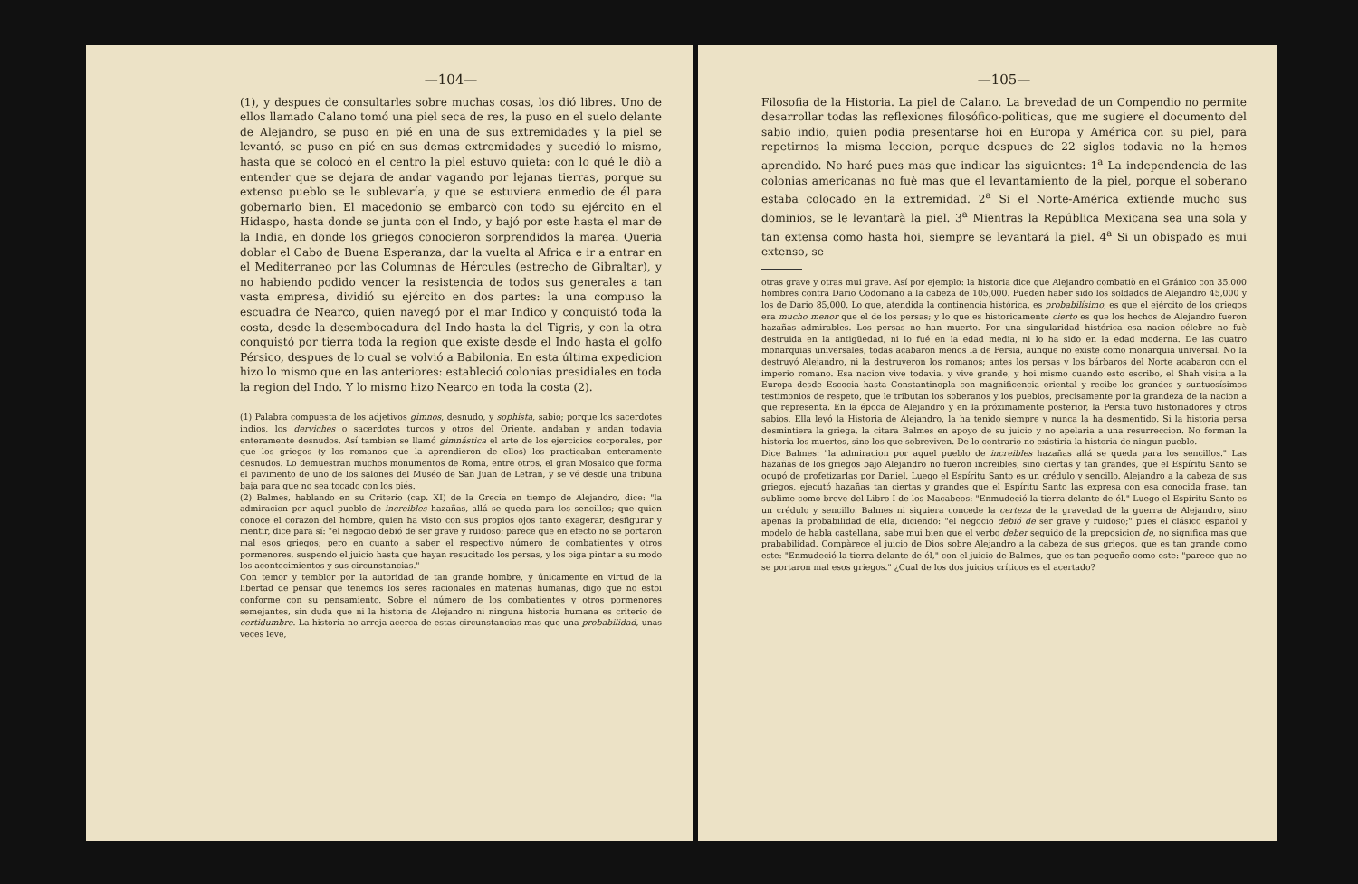—104—
(1), y despues de consultarles sobre muchas cosas, los dió libres. Uno de ellos llamado Calano tomó una piel seca de res, la puso en el suelo delante de Alejandro, se puso en pié en una de sus extremidades y la piel se levantó, se puso en pié en sus demas extremidades y sucedió lo mismo, hasta que se colocó en el centro la piel estuvo quieta: con lo qué le diò a entender que se dejara de andar vagando por lejanas tierras, porque su extenso pueblo se le sublevaría, y que se estuviera enmedio de él para gobernarlo bien. El macedonio se embarcò con todo su ejército en el Hidaspo, hasta donde se junta con el Indo, y bajó por este hasta el mar de la India, en donde los griegos conocieron sorprendidos la marea. Queria doblar el Cabo de Buena Esperanza, dar la vuelta al Africa e ir a entrar en el Mediterraneo por las Columnas de Hércules (estrecho de Gibraltar), y no habiendo podido vencer la resistencia de todos sus generales a tan vasta empresa, dividió su ejército en dos partes: la una compuso la escuadra de Nearco, quien navegó por el mar Indico y conquistó toda la costa, desde la desembocadura del Indo hasta la del Tigris, y con la otra conquistó por tierra toda la region que existe desde el Indo hasta el golfo Pérsico, despues de lo cual se volvió a Babilonia. En esta última expedicion hizo lo mismo que en las anteriores: estableció colonias presidiales en toda la region del Indo. Y lo mismo hizo Nearco en toda la costa (2).
(1) Palabra compuesta de los adjetivos gimnos, desnudo, y sophista, sabio; porque los sacerdotes indios, los derviches o sacerdotes turcos y otros del Oriente, andaban y andan todavia enteramente desnudos. Así tambien se llamó gimnástica el arte de los ejercicios corporales, por que los griegos (y los romanos que la aprendieron de ellos) los practicaban enteramente desnudos. Lo demuestran muchos monumentos de Roma, entre otros, el gran Mosaico que forma el pavimento de uno de los salones del Muséo de San Juan de Letran, y se vé desde una tribuna baja para que no sea tocado con los piés.
(2) Balmes, hablando en su Criterio (cap. XI) de la Grecia en tiempo de Alejandro, dice: "la admiracion por aquel pueblo de increibles hazañas, allá se queda para los sencillos; que quien conoce el corazon del hombre, quien ha visto con sus propios ojos tanto exagerar, desfigurar y mentir, dice para sí: "el negocio debió de ser grave y ruidoso; parece que en efecto no se portaron mal esos griegos; pero en cuanto a saber el respectivo número de combatientes y otros pormenores, suspendo el juicio hasta que hayan resucitado los persas, y los oiga pintar a su modo los acontecimientos y sus circunstancias."
Con temor y temblor por la autoridad de tan grande hombre, y únicamente en virtud de la libertad de pensar que tenemos los seres racionales en materias humanas, digo que no estoi conforme con su pensamiento. Sobre el número de los combatientes y otros pormenores semejantes, sin duda que ni la historia de Alejandro ni ninguna historia humana es criterio de certidumbre. La historia no arroja acerca de estas circunstancias mas que una probabilidad, unas veces leve,
—105—
Filosofia de la Historia. La piel de Calano. La brevedad de un Compendio no permite desarrollar todas las reflexiones filosófico-politicas, que me sugiere el documento del sabio indio, quien podia presentarse hoi en Europa y América con su piel, para repetirnos la misma leccion, porque despues de 22 siglos todavia no la hemos aprendido. No haré pues mas que indicar las siguientes: 1<sup>a</sup> La independencia de las colonias americanas no fuè mas que el levantamiento de la piel, porque el soberano estaba colocado en la extremidad. 2<sup>a</sup> Si el Norte-América extiende mucho sus dominios, se le levantarà la piel. 3<sup>a</sup> Mientras la República Mexicana sea una sola y tan extensa como hasta hoi, siempre se levantará la piel. 4<sup>a</sup> Si un obispado es mui extenso, se
otras grave y otras mui grave. Así por ejemplo: la historia dice que Alejandro combatiò en el Gránico con 35,000 hombres contra Dario Codomano a la cabeza de 105,000. Pueden haber sido los soldados de Alejandro 45,000 y los de Dario 85,000. Lo que, atendida la continencia histórica, es probabilísimo, es que el ejército de los griegos era mucho menor que el de los persas; y lo que es historicamente cierto es que los hechos de Alejandro fueron hazañas admirables. Los persas no han muerto. Por una singularidad histórica esa nacion célebre no fuè destruida en la antigüedad, ni lo fué en la edad media, ni lo ha sido en la edad moderna. De las cuatro monarquias universales, todas acabaron menos la de Persia, aunque no existe como monarquia universal. No la destruyó Alejandro, ni la destruyeron los romanos; antes los persas y los bárbaros del Norte acabaron con el imperio romano. Esa nacion vive todavia, y vive grande, y hoi mismo cuando esto escribo, el Shah visita a la Europa desde Escocia hasta Constantinopla con magnificencia oriental y recibe los grandes y suntuosísimos testimonios de respeto, que le tributan los soberanos y los pueblos, precisamente por la grandeza de la nacion a que representa. En la época de Alejandro y en la próximamente posterior, la Persia tuvo historiadores y otros sabios. Ella leyó la Historia de Alejandro, la ha tenido siempre y nunca la ha desmentido. Si la historia persa desmintiera la griega, la citara Balmes en apoyo de su juicio y no apelaria a una resurreccion. No forman la historia los muertos, sino los que sobreviven. De lo contrario no existiria la historia de ningun pueblo.
Dice Balmes: "la admiracion por aquel pueblo de increibles hazañas allá se queda para los sencillos." Las hazañas de los griegos bajo Alejandro no fueron increibles, sino ciertas y tan grandes, que el Espíritu Santo se ocupó de profetizarlas por Daniel. Luego el Espíritu Santo es un crédulo y sencillo. Alejandro a la cabeza de sus griegos, ejecutó hazañas tan ciertas y grandes que el Espíritu Santo las expresa con esa conocida frase, tan sublime como breve del Libro I de los Macabeos: "Enmudeció la tierra delante de él." Luego el Espíritu Santo es un crédulo y sencillo. Balmes ni siquiera concede la certeza de la gravedad de la guerra de Alejandro, sino apenas la probabilidad de ella, diciendo: "el negocio debió de ser grave y ruidoso;" pues el clásico español y modelo de habla castellana, sabe mui bien que el verbo deber seguido de la preposicion de, no significa mas que prababilidad. Compàrece el juicio de Dios sobre Alejandro a la cabeza de sus griegos, que es tan grande como este: "Enmudeció la tierra delante de él," con el juicio de Balmes, que es tan pequeño como este: "parece que no se portaron mal esos griegos." ¿Cual de los dos juicios críticos es el acertado?